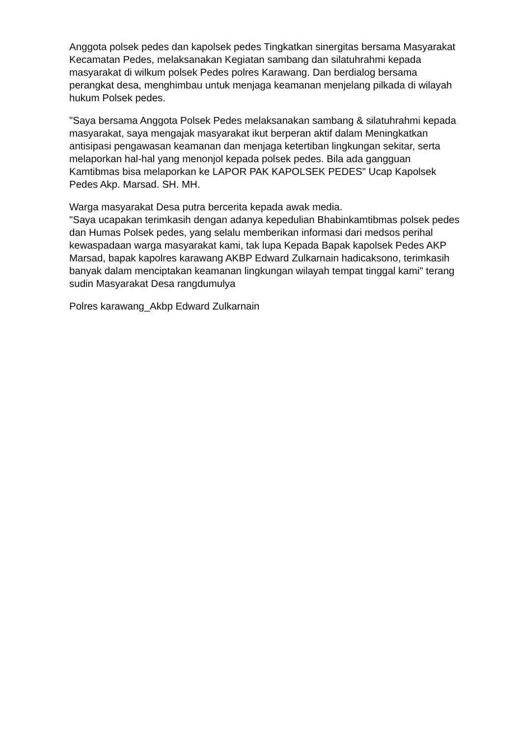Anggota polsek pedes dan kapolsek pedes Tingkatkan sinergitas bersama Masyarakat Kecamatan Pedes, melaksanakan Kegiatan sambang dan silatuhrahmi kepada masyarakat di wilkum polsek Pedes polres Karawang. Dan berdialog bersama perangkat desa, menghimbau untuk menjaga keamanan menjelang pilkada di wilayah hukum Polsek pedes.
"Saya bersama Anggota Polsek Pedes melaksanakan sambang & silatuhrahmi kepada masyarakat, saya mengajak masyarakat ikut berperan aktif dalam Meningkatkan antisipasi pengawasan keamanan dan menjaga ketertiban lingkungan sekitar, serta melaporkan hal-hal yang menonjol kepada polsek pedes. Bila ada gangguan Kamtibmas bisa melaporkan ke LAPOR PAK KAPOLSEK PEDES" Ucap Kapolsek Pedes Akp. Marsad. SH. MH.
Warga masyarakat Desa putra bercerita kepada awak media.
"Saya ucapakan terimkasih dengan adanya kepedulian Bhabinkamtibmas polsek pedes dan Humas Polsek pedes, yang selalu memberikan informasi dari medsos perihal kewaspadaan warga masyarakat kami, tak lupa Kepada Bapak kapolsek Pedes AKP Marsad, bapak kapolres karawang AKBP Edward Zulkarnain hadicaksono, terimkasih banyak dalam menciptakan keamanan lingkungan wilayah tempat tinggal kami" terang sudin Masyarakat Desa rangdumulya
Polres karawang_Akbp Edward Zulkarnain